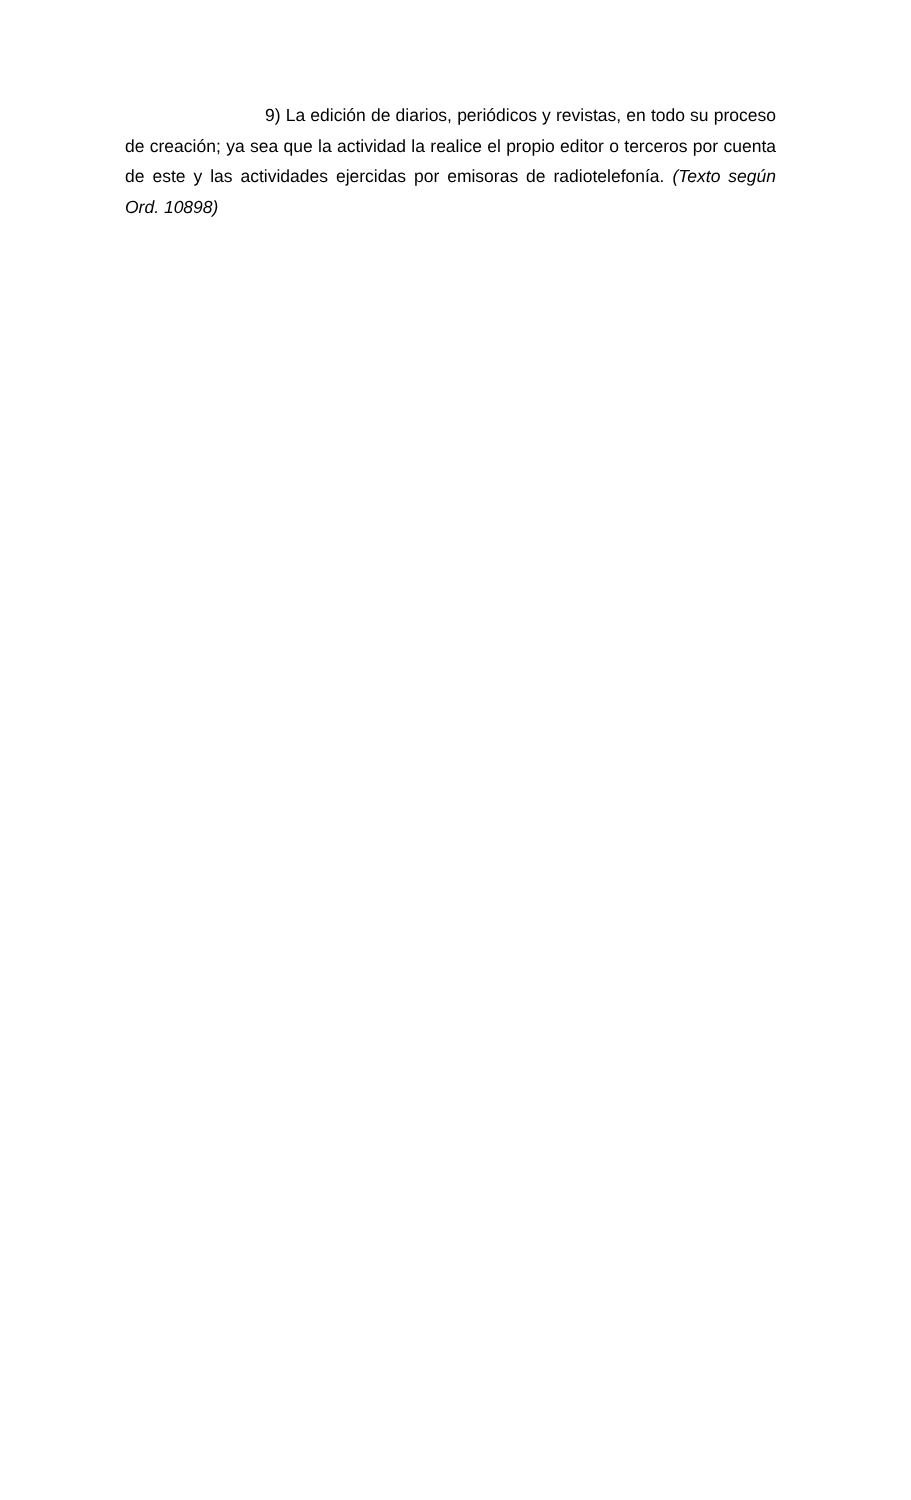9) La edición de diarios, periódicos y revistas, en todo su proceso de creación; ya sea que la actividad la realice el propio editor o terceros por cuenta de este y las actividades ejercidas por emisoras de radiotelefonía. (Texto según Ord. 10898)